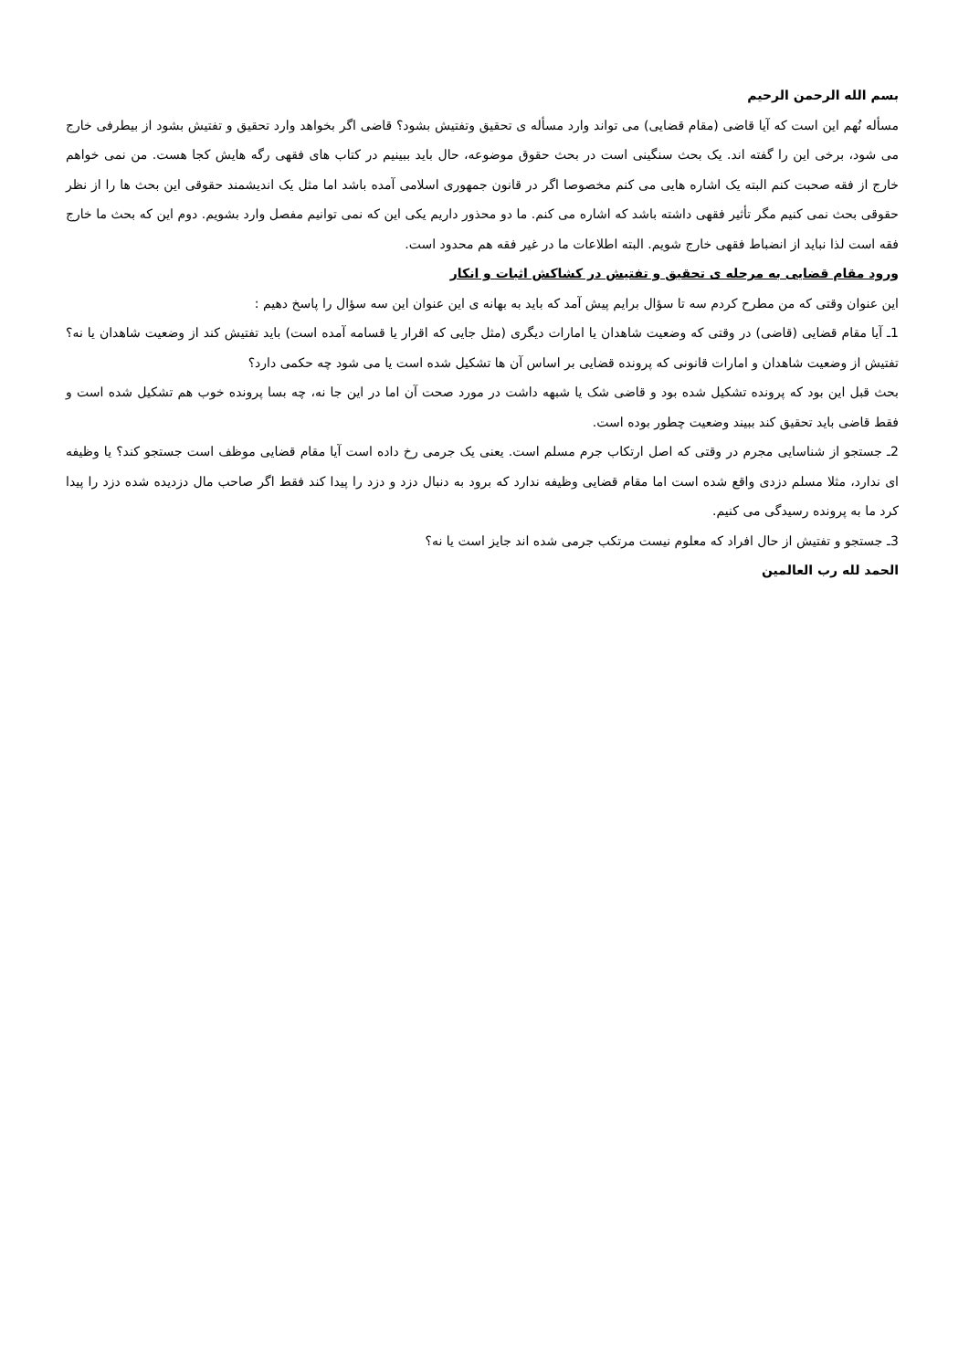بسم الله الرحمن الرحیم
مسأله نُهم این است که آیا قاضی (مقام قضایی) می تواند وارد مسأله ی تحقیق وتفتیش بشود؟ قاضی اگر بخواهد وارد تحقیق و تفتیش بشود از بیطرفی خارج می شود، برخی این را گفته اند. یک بحث سنگینی است در بحث حقوق موضوعه، حال باید ببینیم در کتاب های فقهی رگه هایش کجا هست. من نمی خواهم خارج از فقه صحبت کنم البته یک اشاره هایی می کنم مخصوصا اگر در قانون جمهوری اسلامی آمده باشد اما مثل یک اندیشمند حقوقی این بحث ها را از نظر حقوقی بحث نمی کنیم مگر تأثیر فقهی داشته باشد که اشاره می کنم. ما دو محذور داریم یکی این که نمی توانیم مفصل وارد بشویم. دوم این که بحث ما خارج فقه است لذا نباید از انضباط فقهی خارج شویم. البته اطلاعات ما در غیر فقه هم محدود است.
ورود مقام قضایی به مرحله ی تحقیق و تفتیش در کشاکش اثبات و انکار
این عنوان وقتی که من مطرح کردم سه تا سؤال برایم پیش آمد که باید به بهانه ی این عنوان این سه سؤال را پاسخ دهیم :
1ـ آیا مقام قضایی (قاضی) در وقتی که وضعیت شاهدان یا امارات دیگری (مثل جایی که اقرار یا قسامه آمده است) باید تفتیش کند از وضعیت شاهدان یا نه؟ تفتیش از وضعیت شاهدان و امارات قانونی که پرونده قضایی بر اساس آن ها تشکیل شده است یا می شود چه حکمی دارد؟
بحث قبل این بود که پرونده تشکیل شده بود و قاضی شک یا شبهه داشت در مورد صحت آن اما در این جا نه، چه بسا پرونده خوب هم تشکیل شده است و فقط قاضی باید تحقیق کند ببیند وضعیت چطور بوده است.
2ـ جستجو از شناسایی مجرم در وقتی که اصل ارتکاب جرم مسلم است. یعنی یک جرمی رخ داده است آیا مقام قضایی موظف است جستجو کند؟ یا وظیفه ای ندارد، مثلا مسلم دزدی واقع شده است اما مقام قضایی وظیفه ندارد که برود به دنبال دزد و دزد را پیدا کند فقط اگر صاحب مال دزدیده شده دزد را پیدا کرد ما به پرونده رسیدگی می کنیم.
3ـ جستجو و تفتیش از حال افراد که معلوم نیست مرتکب جرمی شده اند جایز است یا نه؟
الحمد لله رب العالمین